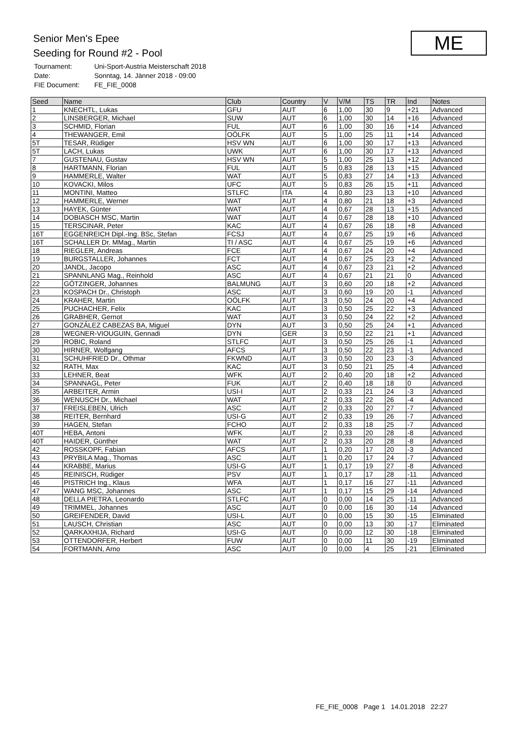Senior Men's Epee
Seeding for Round #2 - Pool
ME
| Tournament: | Uni-Sport-Austria Meisterschaft 2018 |
| Date: | Sonntag, 14. Jänner 2018 - 09:00 |
| FIE Document: | FE_FIE_0008 |
| Seed | Name | Club | Country | V | V/M | TS | TR | Ind | Notes |
| --- | --- | --- | --- | --- | --- | --- | --- | --- | --- |
| 1 | KNECHTL, Lukas | GFU | AUT | 6 | 1,00 | 30 | 9 | +21 | Advanced |
| 2 | LINSBERGER, Michael | SUW | AUT | 6 | 1,00 | 30 | 14 | +16 | Advanced |
| 3 | SCHMID, Florian | FUL | AUT | 6 | 1,00 | 30 | 16 | +14 | Advanced |
| 4 | THEWANGER, Emil | OÖLFK | AUT | 5 | 1,00 | 25 | 11 | +14 | Advanced |
| 5T | TESAR, Rüdiger | HSV WN | AUT | 6 | 1,00 | 30 | 17 | +13 | Advanced |
| 5T | LACH, Lukas | UWK | AUT | 6 | 1,00 | 30 | 17 | +13 | Advanced |
| 7 | GUSTENAU, Gustav | HSV WN | AUT | 5 | 1,00 | 25 | 13 | +12 | Advanced |
| 8 | HARTMANN, Florian | FUL | AUT | 5 | 0,83 | 28 | 13 | +15 | Advanced |
| 9 | HAMMERLE, Walter | WAT | AUT | 5 | 0,83 | 27 | 14 | +13 | Advanced |
| 10 | KOVACKI, Milos | UFC | AUT | 5 | 0,83 | 26 | 15 | +11 | Advanced |
| 11 | MONTINI, Matteo | STLFC | ITA | 4 | 0,80 | 23 | 13 | +10 | Advanced |
| 12 | HAMMERLE, Werner | WAT | AUT | 4 | 0,80 | 21 | 18 | +3 | Advanced |
| 13 | HAYEK, Günter | WAT | AUT | 4 | 0,67 | 28 | 13 | +15 | Advanced |
| 14 | DOBIASCH MSC, Martin | WAT | AUT | 4 | 0,67 | 28 | 18 | +10 | Advanced |
| 15 | TERSCINAR, Peter | KAC | AUT | 4 | 0,67 | 26 | 18 | +8 | Advanced |
| 16T | EGGENREICH Dipl.-Ing. BSc, Stefan | FCSJ | AUT | 4 | 0,67 | 25 | 19 | +6 | Advanced |
| 16T | SCHALLER Dr. MMag., Martin | TI / ASC | AUT | 4 | 0,67 | 25 | 19 | +6 | Advanced |
| 18 | RIEGLER, Andreas | FCE | AUT | 4 | 0,67 | 24 | 20 | +4 | Advanced |
| 19 | BURGSTALLER, Johannes | FCT | AUT | 4 | 0,67 | 25 | 23 | +2 | Advanced |
| 20 | JANDL, Jacopo | ASC | AUT | 4 | 0,67 | 23 | 21 | +2 | Advanced |
| 21 | SPANNLANG Mag., Reinhold | ASC | AUT | 4 | 0,67 | 21 | 21 | 0 | Advanced |
| 22 | GÖTZINGER, Johannes | BALMUNG | AUT | 3 | 0,60 | 20 | 18 | +2 | Advanced |
| 23 | KOSPACH Dr., Christoph | ASC | AUT | 3 | 0,60 | 19 | 20 | -1 | Advanced |
| 24 | KRAHER, Martin | OÖLFK | AUT | 3 | 0,50 | 24 | 20 | +4 | Advanced |
| 25 | PUCHACHER, Felix | KAC | AUT | 3 | 0,50 | 25 | 22 | +3 | Advanced |
| 26 | GRABHER, Gernot | WAT | AUT | 3 | 0,50 | 24 | 22 | +2 | Advanced |
| 27 | GONZÁLEZ CABEZAS BA, Miguel | DYN | AUT | 3 | 0,50 | 25 | 24 | +1 | Advanced |
| 28 | WEGNER-VIOUGUIN, Gennadi | DYN | GER | 3 | 0,50 | 22 | 21 | +1 | Advanced |
| 29 | ROBIC, Roland | STLFC | AUT | 3 | 0,50 | 25 | 26 | -1 | Advanced |
| 30 | HIRNER, Wolfgang | AFCS | AUT | 3 | 0,50 | 22 | 23 | -1 | Advanced |
| 31 | SCHUHFRIED Dr., Othmar | FKWND | AUT | 3 | 0,50 | 20 | 23 | -3 | Advanced |
| 32 | RATH, Max | KAC | AUT | 3 | 0,50 | 21 | 25 | -4 | Advanced |
| 33 | LEHNER, Beat | WFK | AUT | 2 | 0,40 | 20 | 18 | +2 | Advanced |
| 34 | SPANNAGL, Peter | FUK | AUT | 2 | 0,40 | 18 | 18 | 0 | Advanced |
| 35 | ARBEITER, Armin | USI-I | AUT | 2 | 0,33 | 21 | 24 | -3 | Advanced |
| 36 | WENUSCH Dr., Michael | WAT | AUT | 2 | 0,33 | 22 | 26 | -4 | Advanced |
| 37 | FREISLEBEN, Ulrich | ASC | AUT | 2 | 0,33 | 20 | 27 | -7 | Advanced |
| 38 | REITER, Bernhard | USI-G | AUT | 2 | 0,33 | 19 | 26 | -7 | Advanced |
| 39 | HAGEN, Stefan | FCHO | AUT | 2 | 0,33 | 18 | 25 | -7 | Advanced |
| 40T | HEBA, Antoni | WFK | AUT | 2 | 0,33 | 20 | 28 | -8 | Advanced |
| 40T | HAIDER, Günther | WAT | AUT | 2 | 0,33 | 20 | 28 | -8 | Advanced |
| 42 | ROSSKOPF, Fabian | AFCS | AUT | 1 | 0,20 | 17 | 20 | -3 | Advanced |
| 43 | PRYBILA Mag., Thomas | ASC | AUT | 1 | 0,20 | 17 | 24 | -7 | Advanced |
| 44 | KRABBE, Marius | USI-G | AUT | 1 | 0,17 | 19 | 27 | -8 | Advanced |
| 45 | REINISCH, Rüdiger | PSV | AUT | 1 | 0,17 | 17 | 28 | -11 | Advanced |
| 46 | PISTRICH Ing., Klaus | WFA | AUT | 1 | 0,17 | 16 | 27 | -11 | Advanced |
| 47 | WANG MSC, Johannes | ASC | AUT | 1 | 0,17 | 15 | 29 | -14 | Advanced |
| 48 | DELLA PIETRA, Leonardo | STLFC | AUT | 0 | 0,00 | 14 | 25 | -11 | Advanced |
| 49 | TRIMMEL, Johannes | ASC | AUT | 0 | 0,00 | 16 | 30 | -14 | Advanced |
| 50 | GREIFENDER, David | USI-L | AUT | 0 | 0,00 | 15 | 30 | -15 | Eliminated |
| 51 | LAUSCH, Christian | ASC | AUT | 0 | 0,00 | 13 | 30 | -17 | Eliminated |
| 52 | QARKAXHIJA, Richard | USI-G | AUT | 0 | 0,00 | 12 | 30 | -18 | Eliminated |
| 53 | OTTENDORFER, Herbert | FUW | AUT | 0 | 0,00 | 11 | 30 | -19 | Eliminated |
| 54 | FORTMANN, Arno | ASC | AUT | 0 | 0,00 | 4 | 25 | -21 | Eliminated |
FE_FIE_0008 Page 1 14.01.2018 22:27